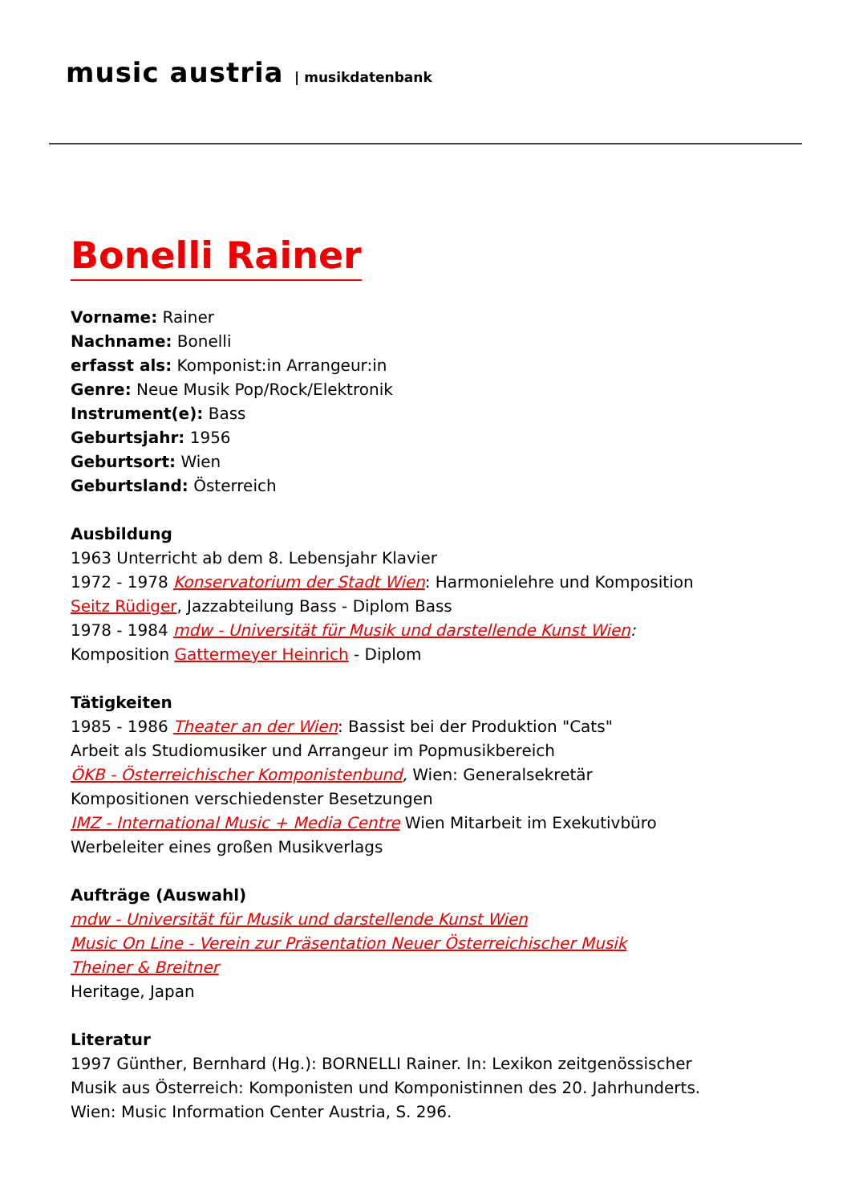music austria | musikdatenbank
Bonelli Rainer
Vorname: Rainer
Nachname: Bonelli
erfasst als: Komponist:in Arrangeur:in
Genre: Neue Musik Pop/Rock/Elektronik
Instrument(e): Bass
Geburtsjahr: 1956
Geburtsort: Wien
Geburtsland: Österreich
Ausbildung
1963 Unterricht ab dem 8. Lebensjahr Klavier
1972 - 1978 Konservatorium der Stadt Wien: Harmonielehre und Komposition
Seitz Rüdiger, Jazzabteilung Bass - Diplom Bass
1978 - 1984 mdw - Universität für Musik und darstellende Kunst Wien:
Komposition Gattermeyer Heinrich - Diplom
Tätigkeiten
1985 - 1986 Theater an der Wien: Bassist bei der Produktion "Cats"
Arbeit als Studiomusiker und Arrangeur im Popmusikbereich
ÖKB - Österreichischer Komponistenbund, Wien: Generalsekretär
Kompositionen verschiedenster Besetzungen
IMZ - International Music + Media Centre Wien Mitarbeit im Exekutivbüro
Werbeleiter eines großen Musikverlags
Aufträge (Auswahl)
mdw - Universität für Musik und darstellende Kunst Wien
Music On Line - Verein zur Präsentation Neuer Österreichischer Musik
Theiner & Breitner
Heritage, Japan
Literatur
1997 Günther, Bernhard (Hg.): BORNELLI Rainer. In: Lexikon zeitgenössischer
Musik aus Österreich: Komponisten und Komponistinnen des 20. Jahrhunderts.
Wien: Music Information Center Austria, S. 296.